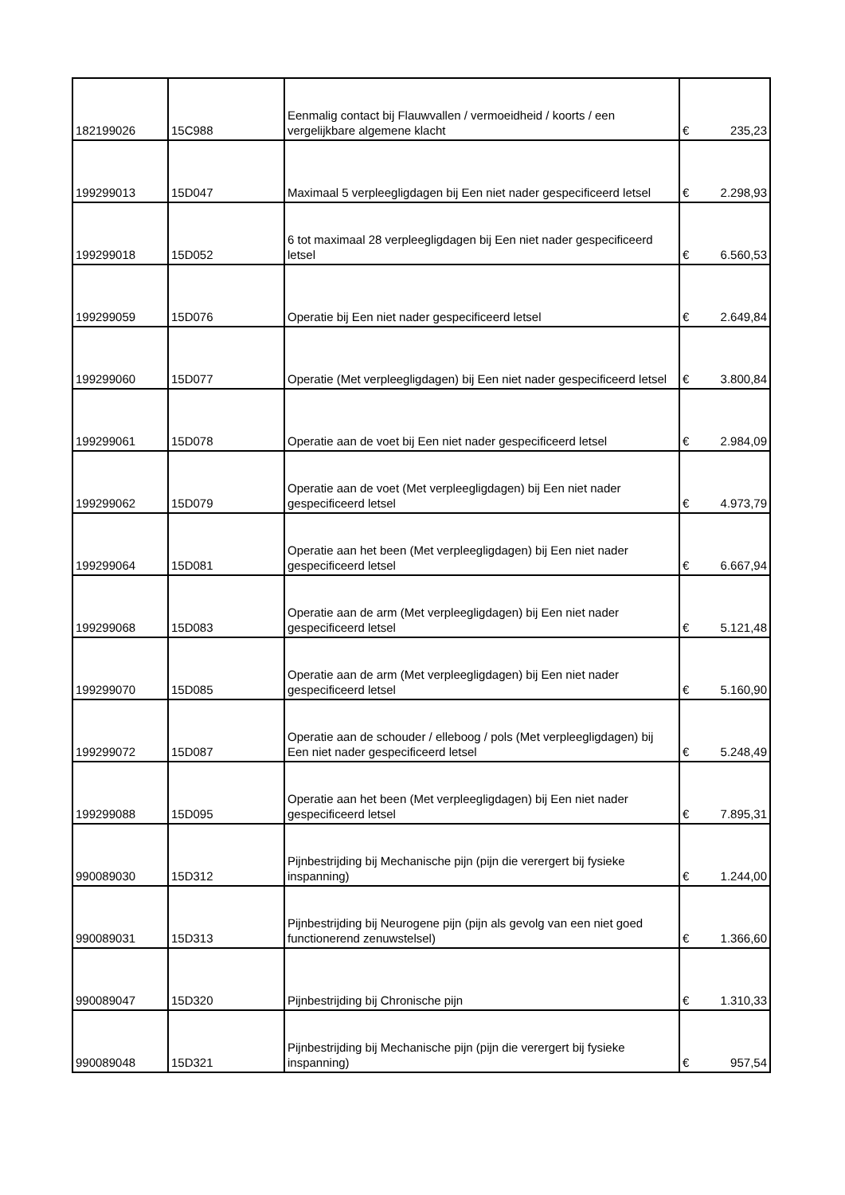| 182199026 | 15C988 | Eenmalig contact bij Flauwvallen / vermoeidheid / koorts / een vergelijkbare algemene klacht | € | 235,23 |
| 199299013 | 15D047 | Maximaal 5 verpleegligdagen bij Een niet nader gespecificeerd letsel | € | 2.298,93 |
| 199299018 | 15D052 | 6 tot maximaal 28 verpleegligdagen bij Een niet nader gespecificeerd letsel | € | 6.560,53 |
| 199299059 | 15D076 | Operatie bij Een niet nader gespecificeerd letsel | € | 2.649,84 |
| 199299060 | 15D077 | Operatie (Met verpleegligdagen) bij Een niet nader gespecificeerd letsel | € | 3.800,84 |
| 199299061 | 15D078 | Operatie aan de voet bij Een niet nader gespecificeerd letsel | € | 2.984,09 |
| 199299062 | 15D079 | Operatie aan de voet (Met verpleegligdagen) bij Een niet nader gespecificeerd letsel | € | 4.973,79 |
| 199299064 | 15D081 | Operatie aan het been (Met verpleegligdagen) bij Een niet nader gespecificeerd letsel | € | 6.667,94 |
| 199299068 | 15D083 | Operatie aan de arm (Met verpleegligdagen) bij Een niet nader gespecificeerd letsel | € | 5.121,48 |
| 199299070 | 15D085 | Operatie aan de arm (Met verpleegligdagen) bij Een niet nader gespecificeerd letsel | € | 5.160,90 |
| 199299072 | 15D087 | Operatie aan de schouder / elleboog / pols (Met verpleegligdagen) bij Een niet nader gespecificeerd letsel | € | 5.248,49 |
| 199299088 | 15D095 | Operatie aan het been (Met verpleegligdagen) bij Een niet nader gespecificeerd letsel | € | 7.895,31 |
| 990089030 | 15D312 | Pijnbestrijding bij Mechanische pijn (pijn die verergert bij fysieke inspanning) | € | 1.244,00 |
| 990089031 | 15D313 | Pijnbestrijding bij Neurogene pijn (pijn als gevolg van een niet goed functionerend zenuwstelsel) | € | 1.366,60 |
| 990089047 | 15D320 | Pijnbestrijding bij Chronische pijn | € | 1.310,33 |
| 990089048 | 15D321 | Pijnbestrijding bij Mechanische pijn (pijn die verergert bij fysieke inspanning) | € | 957,54 |